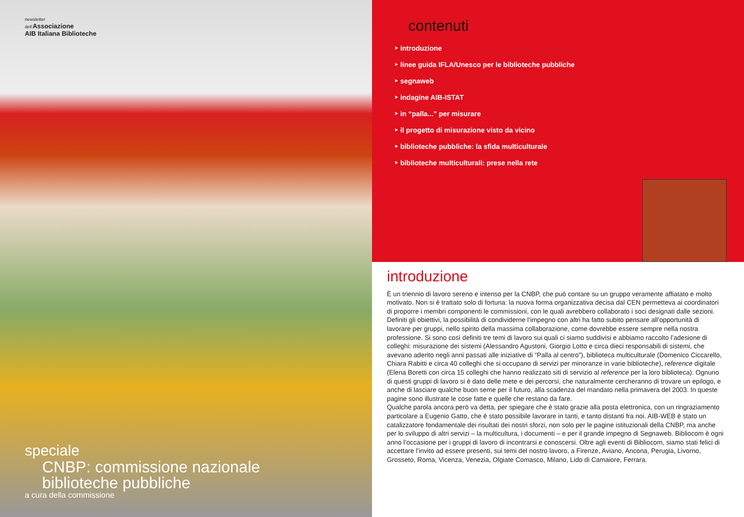newsletter
dell'Associazione
AIB Italiana Biblioteche
speciale
CNBP: commissione nazionale
biblioteche pubbliche
a cura della commissione
contenuti
‣ introduzione
‣ linee guida IFLA/Unesco per le biblioteche pubbliche
‣ segnaweb
‣ indagine AIB-ISTAT
‣ in “palla...” per misurare
‣ il progetto di misurazione visto da vicino
‣ biblioteche pubbliche: la sfida multiculturale
‣ biblioteche multiculturali: prese nella rete
introduzione
È un triennio di lavoro sereno e intenso per la CNBP, che può contare su un gruppo veramente affiatato e molto motivato. Non si è trattato solo di fortuna: la nuova forma organizzativa decisa dal CEN permetteva ai coordinatori di proporre i membri componenti le commissioni, con le quali avrebbero collaborato i soci designati dalle sezioni. Definiti gli obiettivi, la possibilità di condividerne l’impegno con altri ha fatto subito pensare all’opportunità di lavorare per gruppi, nello spirito della massima collaborazione, come dovrebbe essere sempre nella nostra professione. Si sono così definiti tre temi di lavoro sui quali ci siamo suddivisi e abbiamo raccolto l’adesione di colleghi: misurazione dei sistemi (Alessandro Agustoni, Giorgio Lotto e circa dieci responsabili di sistemi, che avevano aderito negli anni passati alle iniziative di “Palla al centro”), biblioteca multiculturale (Domenico Ciccarello, Chiara Rabitti e circa 40 colleghi che si occupano di servizi per minoranze in varie biblioteche), reference digitale (Elena Boretti con circa 15 colleghi che hanno realizzato siti di servizio al reference per la loro biblioteca). Ognuno di questi gruppi di lavoro si è dato delle mete e dei percorsi, che naturalmente cercheranno di trovare un epilogo, e anche di lasciare qualche buon seme per il futuro, alla scadenza del mandato nella primavera del 2003. In queste pagine sono illustrate le cose fatte e quelle che restano da fare.
Qualche parola ancora però va detta, per spiegare che è stato grazie alla posta elettronica, con un ringraziamento particolare a Eugenio Gatto, che è stato possibile lavorare in tanti, e tanto distanti fra noi. AIB-WEB è stato un catalizzatore fondamentale dei risultati dei nostri sforzi, non solo per le pagine istituzionali della CNBP, ma anche per lo sviluppo di altri servizi – la multicultura, i documenti – e per il grande impegno di Segnaweb. Bibliocom è ogni anno l’occasione per i gruppi di lavoro di incontrarsi e conoscersi. Oltre agli eventi di Bibliocom, siamo stati felici di accettare l’invito ad essere presenti, sui temi del nostro lavoro, a Firenze, Aviano, Ancona, Perugia, Livorno, Grosseto, Roma, Vicenza, Venezia, Olgiate Comasco, Milano, Lido di Camaiore, Ferrara.